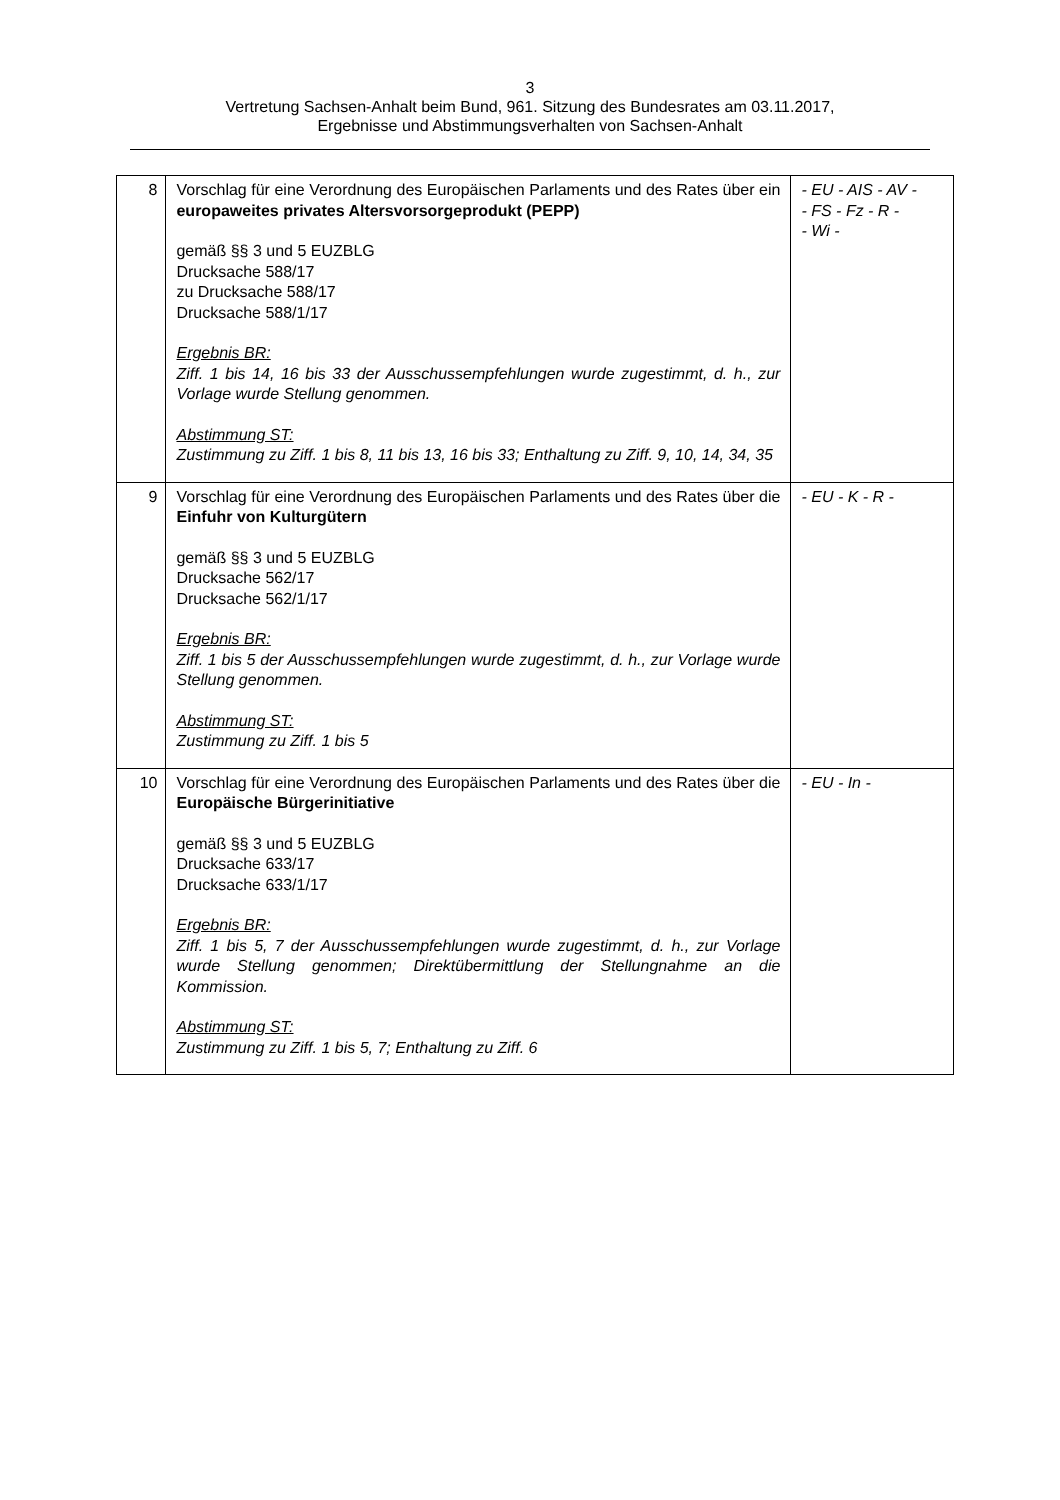3
Vertretung Sachsen-Anhalt beim Bund, 961. Sitzung des Bundesrates am 03.11.2017,
Ergebnisse und Abstimmungsverhalten von Sachsen-Anhalt
| 8 | Vorschlag für eine Verordnung des Europäischen Parlaments und des Rates über ein europaweites privates Altersvorsorgeprodukt (PEPP) gemäß §§ 3 und 5 EUZBLG Drucksache 588/17 zu Drucksache 588/17 Drucksache 588/1/17 Ergebnis BR: Ziff. 1 bis 14, 16 bis 33 der Ausschussempfehlungen wurde zugestimmt, d. h., zur Vorlage wurde Stellung genommen. Abstimmung ST: Zustimmung zu Ziff. 1 bis 8, 11 bis 13, 16 bis 33; Enthaltung zu Ziff. 9, 10, 14, 34, 35 | - EU - AIS - AV - - FS - Fz - R - - Wi - |
| 9 | Vorschlag für eine Verordnung des Europäischen Parlaments und des Rates über die Einfuhr von Kulturgütern gemäß §§ 3 und 5 EUZBLG Drucksache 562/17 Drucksache 562/1/17 Ergebnis BR: Ziff. 1 bis 5 der Ausschussempfehlungen wurde zugestimmt, d. h., zur Vorlage wurde Stellung genommen. Abstimmung ST: Zustimmung zu Ziff. 1 bis 5 | - EU - K - R - |
| 10 | Vorschlag für eine Verordnung des Europäischen Parlaments und des Rates über die Europäische Bürgerinitiative gemäß §§ 3 und 5 EUZBLG Drucksache 633/17 Drucksache 633/1/17 Ergebnis BR: Ziff. 1 bis 5, 7 der Ausschussempfehlungen wurde zugestimmt, d. h., zur Vorlage wurde Stellung genommen; Direktübermittlung der Stellungnahme an die Kommission. Abstimmung ST: Zustimmung zu Ziff. 1 bis 5, 7; Enthaltung zu Ziff. 6 | - EU - In - |